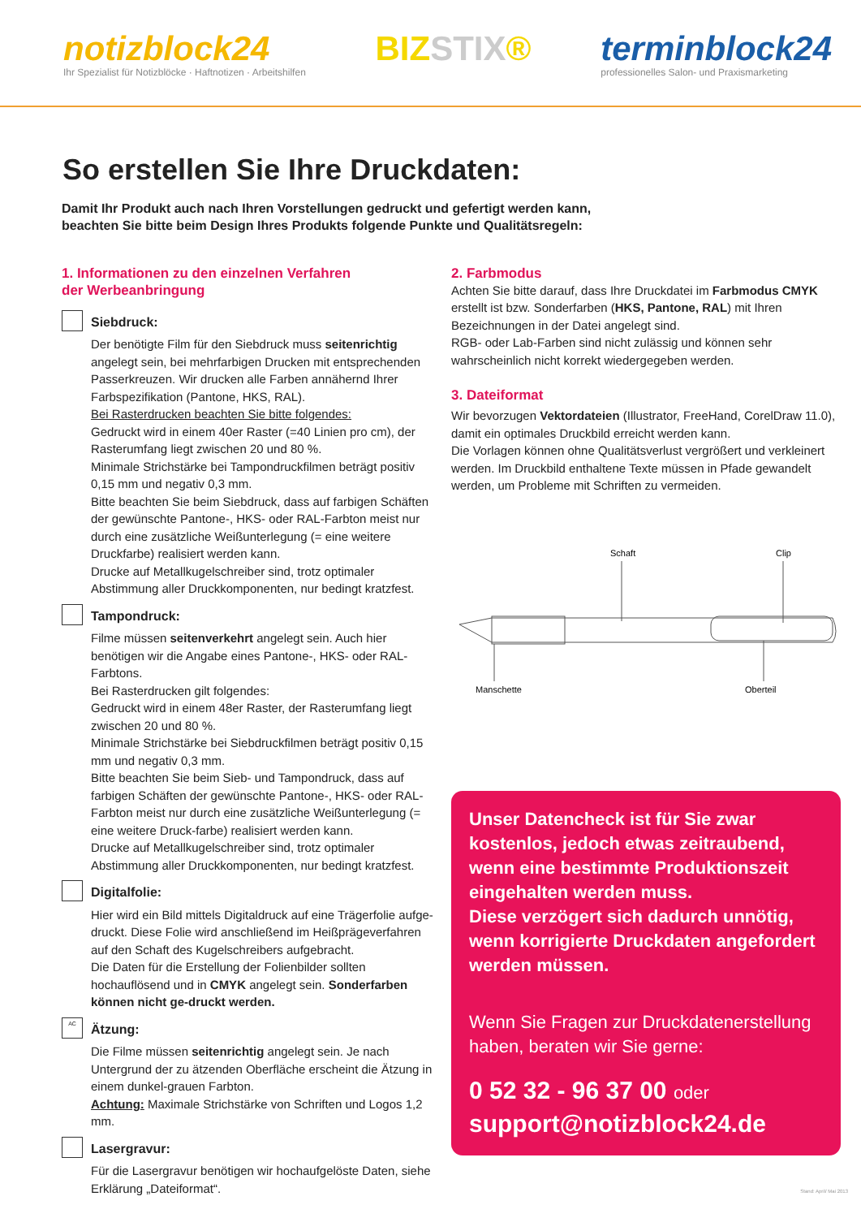notizblock24
Ihr Spezialist für Notizblöcke · Haftnotizen · Arbeitshilfen
BIZSTIX® terminblock24
professionelles Salon- und Praxismarketing
So erstellen Sie Ihre Druckdaten:
Damit Ihr Produkt auch nach Ihren Vorstellungen gedruckt und gefertigt werden kann,
beachten Sie bitte beim Design Ihres Produkts folgende Punkte und Qualitätsregeln:
1. Informationen zu den einzelnen Verfahren
der Werbeanbringung
Siebdruck:
Der benötigte Film für den Siebdruck muss seitenrichtig angelegt sein, bei mehrfarbigen Drucken mit entsprechenden Passerkreuzen. Wir drucken alle Farben annähernd Ihrer Farbspezifikation (Pantone, HKS, RAL).
Bei Rasterdrucken beachten Sie bitte folgendes:
Gedruckt wird in einem 40er Raster (=40 Linien pro cm), der Rasterumfang liegt zwischen 20 und 80 %.
Minimale Strichstärke bei Tampondruckfilmen beträgt positiv 0,15 mm und negativ 0,3 mm.
Bitte beachten Sie beim Siebdruck, dass auf farbigen Schäften der gewünschte Pantone-, HKS- oder RAL-Farbton meist nur durch eine zusätzliche Weißunterlegung (= eine weitere Druckfarbe) realisiert werden kann.
Drucke auf Metallkugelschreiber sind, trotz optimaler Abstimmung aller Druckkomponenten, nur bedingt kratzfest.
Tampondruck:
Filme müssen seitenverkehrt angelegt sein. Auch hier benötigen wir die Angabe eines Pantone-, HKS- oder RAL-Farbtons.
Bei Rasterdrucken gilt folgendes:
Gedruckt wird in einem 48er Raster, der Rasterumfang liegt zwischen 20 und 80 %.
Minimale Strichstärke bei Siebdruckfilmen beträgt positiv 0,15 mm und negativ 0,3 mm.
Bitte beachten Sie beim Sieb- und Tampondruck, dass auf farbigen Schäften der gewünschte Pantone-, HKS- oder RAL-Farbton meist nur durch eine zusätzliche Weißunterlegung (= eine weitere Druck-farbe) realisiert werden kann.
Drucke auf Metallkugelschreiber sind, trotz optimaler Abstimmung aller Druckkomponenten, nur bedingt kratzfest.
Digitalfolie:
Hier wird ein Bild mittels Digitaldruck auf eine Trägerfolie aufge-druckt. Diese Folie wird anschließend im Heißprägeverfahren auf den Schaft des Kugelschreibers aufgebracht.
Die Daten für die Erstellung der Folienbilder sollten hochauflösend und in CMYK angelegt sein. Sonderfarben können nicht ge-druckt werden.
AC
Ätzung:
Die Filme müssen seitenrichtig angelegt sein. Je nach Untergrund der zu ätzenden Oberfläche erscheint die Ätzung in einem dunkel-grauen Farbton.
Achtung: Maximale Strichstärke von Schriften und Logos 1,2 mm.
Lasergravur:
Für die Lasergravur benötigen wir hochaufgelöste Daten, siehe Erklärung „Dateiformat“.
2. Farbmodus
Achten Sie bitte darauf, dass Ihre Druckdatei im Farbmodus CMYK erstellt ist bzw. Sonderfarben (HKS, Pantone, RAL) mit Ihren Bezeichnungen in der Datei angelegt sind.
RGB- oder Lab-Farben sind nicht zulässig und können sehr wahrscheinlich nicht korrekt wiedergegeben werden.
3. Dateiformat
Wir bevorzugen Vektordateien (Illustrator, FreeHand, CorelDraw 11.0), damit ein optimales Druckbild erreicht werden kann.
Die Vorlagen können ohne Qualitätsverlust vergrößert und verkleinert werden. Im Druckbild enthaltene Texte müssen in Pfade gewandelt werden, um Probleme mit Schriften zu vermeiden.
Schaft
Clip
Manschette
Oberteil
Unser Datencheck ist für Sie zwar kostenlos, jedoch etwas zeitraubend, wenn eine bestimmte Produktionszeit eingehalten werden muss.
Diese verzögert sich dadurch unnötig, wenn korrigierte Druckdaten angefordert werden müssen.
Wenn Sie Fragen zur Druckdatenerstellung haben, beraten wir Sie gerne:
0 52 32 - 96 37 00 oder
support@notizblock24.de
Stand: April/ Mai 2013